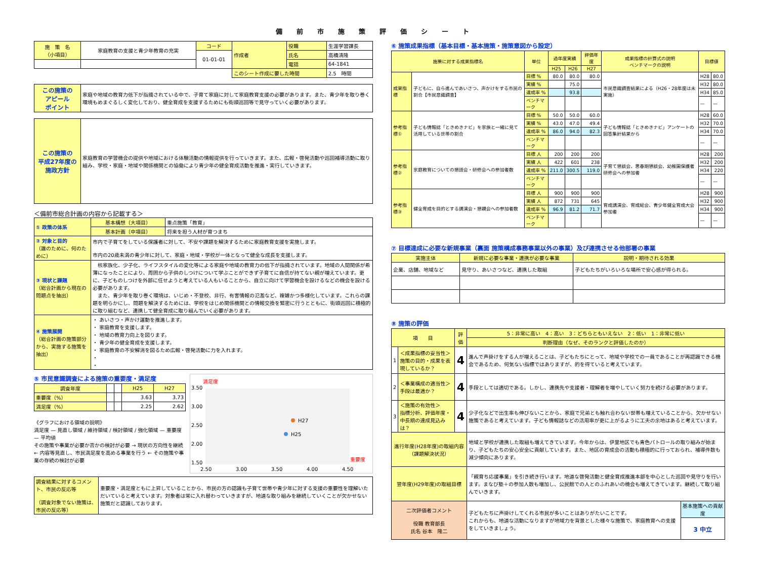備前市施策評価シート
| 施 策 名 （小項目） | 家庭教育の支援と青少年教育の充実 | コード | 作成者 | 役職 | 生涯学習課長 |
| | | 01-01-01 | | 氏名 | 高橋清隆 |
| | | | | 電話 | 64-1841 |
| | | | このシート作成に要した時間 | | 2.5 時間 |
| この施策の アピール ポイント | 家庭や地域の教育力低下が指摘されている中で、子育て家庭に対して家庭教育支援の必要があります。また、青少年を取り巻く環境もめまぐるしく変化しており、健全育成を支援するためにも街頭巡回等で見守っていく必要があります。 |
| この施策の 平成27年度の 施政方針 | 家庭教育の学習機会の提供や地域における体験活動の情報提供を行っていきます。また、広報・啓発活動や巡回補導活動に取り組み、学校・家庭・地域や関係機関との協働により青少年の健全育成活動を推進・実行していきます。 |
＜備前市総合計画の内容から記載する＞
| ① 政策の体系 | 基本構想（大項目） | 重点施策「教育」 |
| | 基本計画（中項目） | 将来を担う人材が育つまち |
| ② 対象と目的 （誰のために、何のために） | 市内で子育てをしている保護者に対して、不安や課題を解決するために家庭教育支援を実施します。 市内の20歳未満の青少年に対して、家庭・地域・学校が一体となって健全な成長を支援します。 | |
| ③ 現状と課題 （総合計画から現在の問題点を抽出） | 核家族化、少子化、ライフスタイルの変化等による家庭や地域の教育力の低下が指摘されています。地域の人間関係が希薄になったことにより、周囲から子供のしつけについて学ぶことができず子育てに自信が持てない親が増えています。更に、子どものしつけを外部に任せようと考えている人もいることから、自立に向けて学習機会を設けるなどの機会を設ける必要があります。 また、青少年を取り巻く環境は、いじめ・不登校、非行、有害情報の氾濫など、複雑かつ多様化しています。これらの課題を明らかにし、問題を解決するためには、学校をはじめ関係機関との情報交換を緊密に行うとともに、街頭巡回に積極的に取り組むなど、連携して健全育成に取り組んでいく必要があります。 | |
| ④ 施策展開 （総合計画の施策部分から、実施する施策を抽出） | ・ あいさつ・声かけ運動を推進します。 ・ 家庭教育を支援します。 ・ 地域の教育力向上を図ります。 ・ 青少年の健全育成を支援します。 ・ 家庭教育の不安解消を図るため広報・啓発活動に力を入れます。 ・ ・ | |
⑤ 市民意識調査による施策の重要度・満足度
| 調査年度 | | | H25 | H27 |
| --- | --- | --- | --- | --- |
| 重要度（%） | | | 3.63 | 3.73 |
| 満足度（%） | | | 2.25 | 2.62 |
《グラフにおける領域の説明》
満足度 — 見直し領域 / 維持領域 / 検討領域 / 強化領域 — 重要度 — 平均値
その施策や事業が必要か否かの検討が必要 → 現状の方向性を継続 ← 内容等見直し、市民満足度を高める事業を行う ← その施策や事業の存続の検討が必要
満足度
3.50
3.00
2.50
2.00
1.50
2.50
3.00
3.50
4.00
4.50
H27
H25
重要度
| 調査結果に対するコメント、市民の反応等 （調査対象でない施策は、市民の反応等） | 重要度・満足度ともに上昇していることから、市民の方の認識も子育て世帯や青少年に対する支援の重要性を理解いただいていると考えています。対象者は常に入れ替わっていきますが、地道な取り組みを継続していくことが欠かせない施策だと認識しております。 |
⑥ 施策成果指標（基本目標・基本施策・施策意図から設定）
| 施策に対する成果指標名 | | 単位 | 過年度実績 | | 評価年度 | 成果指標の計算式の説明 ベンチマークの説明 | 目標値 | |
| --- | --- | --- | --- | --- | --- | --- | --- | --- |
| | | | H25 | H26 | H27 | | | |
| 成果指標 | 子どもに、自ら進んであいさつ、声かけをする市民の割合【市民意識調査】 | 目標 % | 80.0 | 80.0 | 80.0 | 市民意識調査結果による（H26・28年度は未実施） | H28 | 80.0 |
| | | 実績 % | | 75.0 | | | H32 | 80.0 |
| | | 達成率 % | | 93.8 | | | H34 | 85.0 |
| | | ベンチマーク | | | | | — | — |
| 参考指標① | 子ども情報誌「ときめきナビ」を家族と一緒に見て活用している世帯の割合 | 目標 % | 50.0 | 50.0 | 60.0 | 子ども情報誌「ときめきナビ」アンケートの回答集計結果から | H28 | 60.0 |
| | | 実績 % | 43.0 | 47.0 | 49.4 | | H32 | 70.0 |
| | | 達成率 % | 86.0 | 94.0 | 82.3 | | H34 | 70.0 |
| | | ベンチマーク | | | | | — | — |
| 参考指標② | 家庭教育についての懇話会・研修会への参加者数 | 目標 人 | 200 | 200 | 200 | 子育て懇談会、思春期懇談会、幼稚園保護者研修会への参加者 | H28 | 200 |
| | | 実績 人 | 422 | 601 | 238 | | H32 | 200 |
| | | 達成率 % | 211.0 | 300.5 | 119.0 | | H34 | 220 |
| | | ベンチマーク | | | | | — | — |
| 参考指標③ | 健全育成を目的とする講演会・懇親会への参加者数 | 目標 人 | 900 | 900 | 900 | 育成講演会、育成総会、青少年健全育成大会参加者 | H28 | 900 |
| | | 実績 人 | 872 | 731 | 645 | | H32 | 900 |
| | | 達成率 % | 96.9 | 81.2 | 71.7 | | H34 | 900 |
| | | ベンチマーク | | | | | — | — |
⑦ 目標達成に必要な新規事業（裏面 施策構成事務事業以外の事業）及び連携させる他部署の事業
| 実施主体 | 新規に必要な事業・連携が必要な事業 | 説明・期待される効果 |
| --- | --- | --- |
| 企業、店舗、地域など | 見守り、あいさつなど、連携した取組 | 子どもたちがいろいろな場所で安心感が得られる。 |
⑧ 施策の評価
| 項 目 | | 評価 | 5：非常に高い 4：高い 3：どちらともいえない 2：低い 1：非常に低い | |
| --- | --- | --- | --- | --- |
| | | | 判断理由（なぜ、そのランクと評価したのか） | |
| 1 | ＜成果指標の妥当性＞ 施策の目的・成果を表現しているか？ | 4 | 進んで声掛けをする人が増えることは、子どもたちにとって、地域や学校での一員であることが再認識できる機会であるため、何気ない指標ではありますが、的を得ていると考えています。 | |
| 2 | ＜事業構成の適当性＞ 手段は最適か？ | 4 | 手段としては適切である。しかし、連携先や支援者・理解者を増やしていく努力を続ける必要があります。 | |
| 3 | ＜施策の有効性＞ 指標分析、評価年度・中長期の達成見込みは？ | 4 | 少子化などで出生率も伸びないことから、家庭で兄弟とも触れ合わない世帯も増えていることから、欠かせない施策であると考えています。子ども情報誌などの活用率が更に上がるように工夫の余地はあると考えています。 | |
| 進行年度(H28年度)の取組内容 （課題解決状況） | | | 地域と学校が連携した取組も増えてきています。今年からは、伊里地区でも青色パトロールの取り組みが始まり、子どもたちの安心安全に貢献しています。また、地区の育成会の活動も積極的に行っておられ、補導件数も減少傾向にあります。 | |
| 翌年度(H29年度)の取組目標 | | | 「親育ち応援事業」を引き続き行います。地道な啓発活動と健全育成推進本部を中心とした巡回や見守りを行います。まなび塾＋の参加人数も増加し、公民館での人とのふれあいの機会も増えてきています。継続して取り組んでいきます。 | |
| 二次評価者コメント 役職 教育部長 氏名 谷本 隆二 | | | 子どもたちに声掛けしてくれる市民が多いことはありがたいことです。 これからも、地道な活動になりますが地域力を背景とした様々な施策で、家庭教育への支援をしていきましょう。 | 基本施策への貢献度 |
| | | | | 3 中立 |